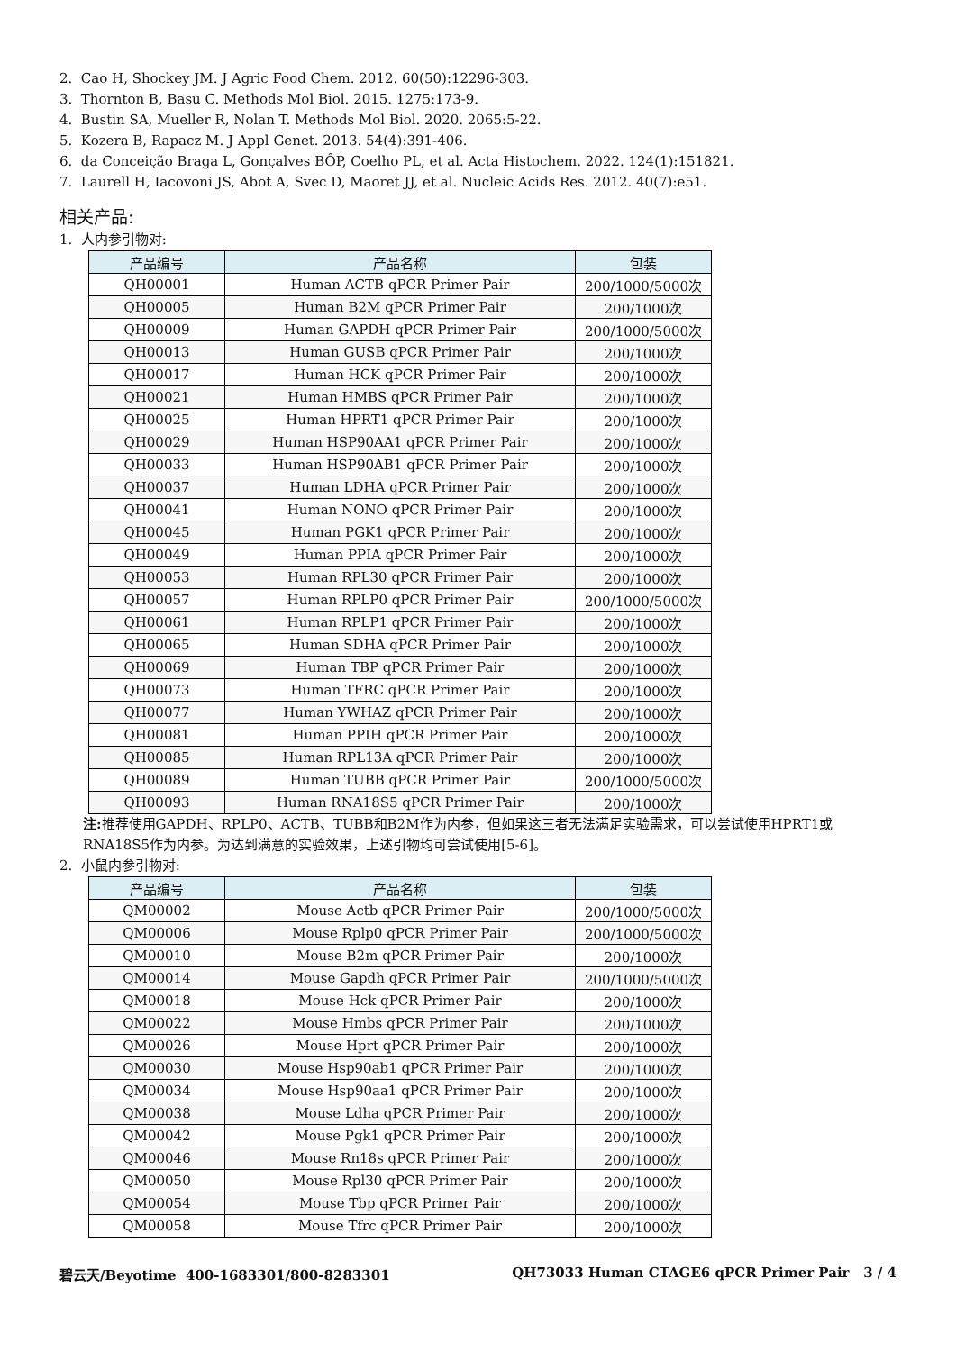2. Cao H, Shockey JM. J Agric Food Chem. 2012. 60(50):12296-303.
3. Thornton B, Basu C. Methods Mol Biol. 2015. 1275:173-9.
4. Bustin SA, Mueller R, Nolan T. Methods Mol Biol. 2020. 2065:5-22.
5. Kozera B, Rapacz M. J Appl Genet. 2013. 54(4):391-406.
6. da Conceição Braga L, Gonçalves BÔP, Coelho PL, et al. Acta Histochem. 2022. 124(1):151821.
7. Laurell H, Iacovoni JS, Abot A, Svec D, Maoret JJ, et al. Nucleic Acids Res. 2012. 40(7):e51.
相关产品:
1. 人内参引物对:
| 产品编号 | 产品名称 | 包装 |
| --- | --- | --- |
| QH00001 | Human ACTB qPCR Primer Pair | 200/1000/5000次 |
| QH00005 | Human B2M qPCR Primer Pair | 200/1000次 |
| QH00009 | Human GAPDH qPCR Primer Pair | 200/1000/5000次 |
| QH00013 | Human GUSB qPCR Primer Pair | 200/1000次 |
| QH00017 | Human HCK qPCR Primer Pair | 200/1000次 |
| QH00021 | Human HMBS qPCR Primer Pair | 200/1000次 |
| QH00025 | Human HPRT1 qPCR Primer Pair | 200/1000次 |
| QH00029 | Human HSP90AA1 qPCR Primer Pair | 200/1000次 |
| QH00033 | Human HSP90AB1 qPCR Primer Pair | 200/1000次 |
| QH00037 | Human LDHA qPCR Primer Pair | 200/1000次 |
| QH00041 | Human NONO qPCR Primer Pair | 200/1000次 |
| QH00045 | Human PGK1 qPCR Primer Pair | 200/1000次 |
| QH00049 | Human PPIA qPCR Primer Pair | 200/1000次 |
| QH00053 | Human RPL30 qPCR Primer Pair | 200/1000次 |
| QH00057 | Human RPLP0 qPCR Primer Pair | 200/1000/5000次 |
| QH00061 | Human RPLP1 qPCR Primer Pair | 200/1000次 |
| QH00065 | Human SDHA qPCR Primer Pair | 200/1000次 |
| QH00069 | Human TBP qPCR Primer Pair | 200/1000次 |
| QH00073 | Human TFRC qPCR Primer Pair | 200/1000次 |
| QH00077 | Human YWHAZ qPCR Primer Pair | 200/1000次 |
| QH00081 | Human PPIH qPCR Primer Pair | 200/1000次 |
| QH00085 | Human RPL13A qPCR Primer Pair | 200/1000次 |
| QH00089 | Human TUBB qPCR Primer Pair | 200/1000/5000次 |
| QH00093 | Human RNA18S5 qPCR Primer Pair | 200/1000次 |
注: 推荐使用GAPDH、RPLP0、ACTB、TUBB和B2M作为内参，但如果这三者无法满足实验需求，可以尝试使用HPRT1或RNA18S5作为内参。为达到满意的实验效果，上述引物均可尝试使用[5-6]。
2. 小鼠内参引物对:
| 产品编号 | 产品名称 | 包装 |
| --- | --- | --- |
| QM00002 | Mouse Actb qPCR Primer Pair | 200/1000/5000次 |
| QM00006 | Mouse Rplp0 qPCR Primer Pair | 200/1000/5000次 |
| QM00010 | Mouse B2m qPCR Primer Pair | 200/1000次 |
| QM00014 | Mouse Gapdh qPCR Primer Pair | 200/1000/5000次 |
| QM00018 | Mouse Hck qPCR Primer Pair | 200/1000次 |
| QM00022 | Mouse Hmbs qPCR Primer Pair | 200/1000次 |
| QM00026 | Mouse Hprt qPCR Primer Pair | 200/1000次 |
| QM00030 | Mouse Hsp90ab1 qPCR Primer Pair | 200/1000次 |
| QM00034 | Mouse Hsp90aa1 qPCR Primer Pair | 200/1000次 |
| QM00038 | Mouse Ldha qPCR Primer Pair | 200/1000次 |
| QM00042 | Mouse Pgk1 qPCR Primer Pair | 200/1000次 |
| QM00046 | Mouse Rn18s qPCR Primer Pair | 200/1000次 |
| QM00050 | Mouse Rpl30 qPCR Primer Pair | 200/1000次 |
| QM00054 | Mouse Tbp qPCR Primer Pair | 200/1000次 |
| QM00058 | Mouse Tfrc qPCR Primer Pair | 200/1000次 |
碧云天/Beyotime 400-1683301/800-8283301 QH73033 Human CTAGE6 qPCR Primer Pair 3 / 4